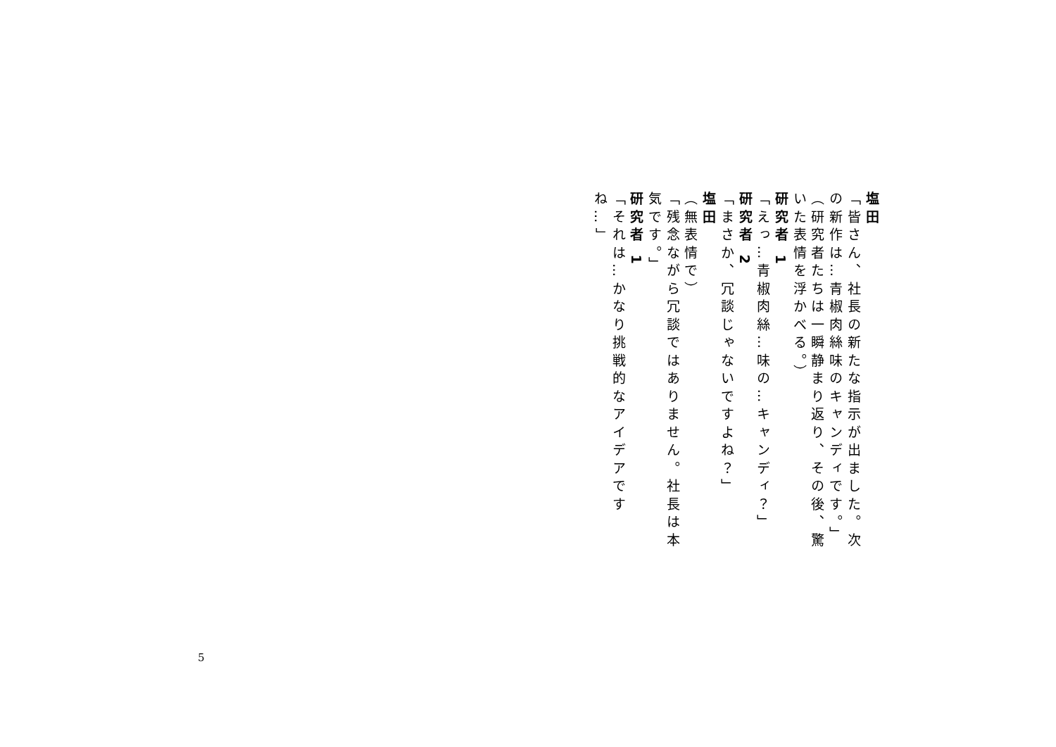塩田
「皆さん、社長の新たな指示が出ました。次の新作は…青椒肉絲味のキャンディです。」
（研究者たちは一瞬静まり返り、その後、驚いた表情を浮かべる。）
研究者 1
「えっ…青椒肉絲…味の…キャンディ？」
研究者 2
「まさか、冗談じゃないですよね？」
塩田
（無表情で）
「残念ながら冗談ではありません。社長は本気です。」
研究者 1
「それは…かなり挑戦的なアイデアですね…」
5